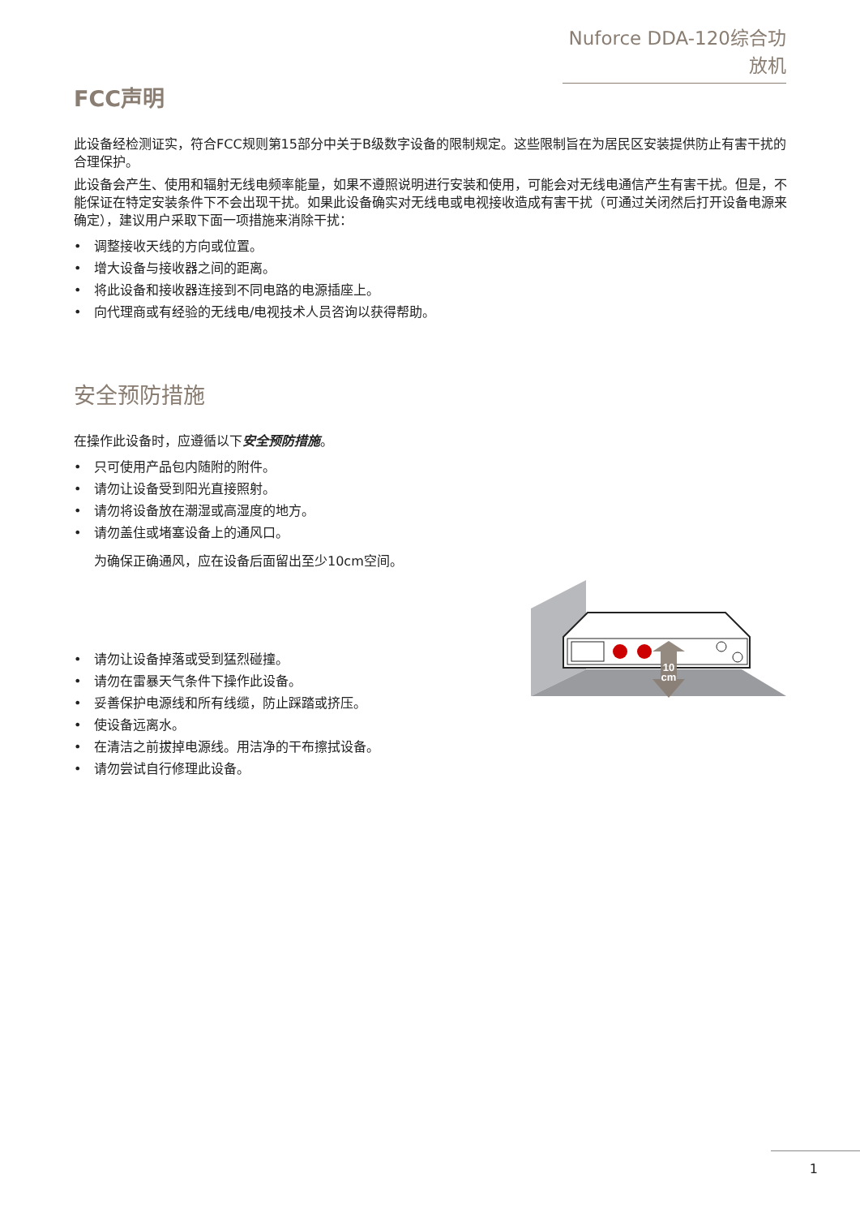Nuforce DDA-120综合功放机
FCC声明
此设备经检测证实，符合FCC规则第15部分中关于B级数字设备的限制规定。这些限制旨在为居民区安装提供防止有害干扰的合理保护。
此设备会产生、使用和辐射无线电频率能量，如果不遵照说明进行安装和使用，可能会对无线电通信产生有害干扰。但是，不能保证在特定安装条件下不会出现干扰。如果此设备确实对无线电或电视接收造成有害干扰（可通过关闭然后打开设备电源来确定），建议用户采取下面一项措施来消除干扰：
• 调整接收天线的方向或位置。
• 增大设备与接收器之间的距离。
• 将此设备和接收器连接到不同电路的电源插座上。
• 向代理商或有经验的无线电/电视技术人员咨询以获得帮助。
安全预防措施
在操作此设备时，应遵循以下安全预防措施。
• 只可使用产品包内随附的附件。
• 请勿让设备受到阳光直接照射。
• 请勿将设备放在潮湿或高湿度的地方。
• 请勿盖住或堵塞设备上的通风口。
为确保正确通风，应在设备后面留出至少10cm空间。
• 请勿让设备掉落或受到猛烈碰撞。
• 请勿在雷暴天气条件下操作此设备。
• 妥善保护电源线和所有线缆，防止踩踏或挤压。
• 使设备远离水。
• 在清洁之前拔掉电源线。用洁净的干布擦拭设备。
• 请勿尝试自行修理此设备。
10
cm
1